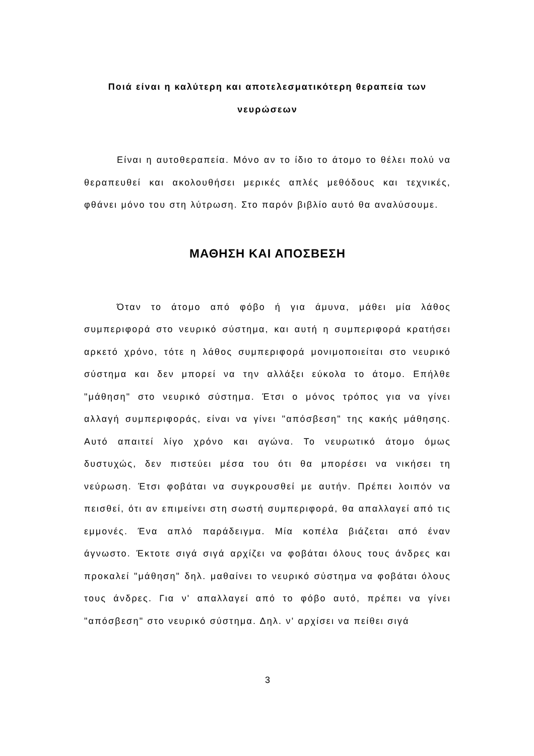Ποιά είναι η καλύτερη και αποτελεσματικότερη θεραπεία των νευρώσεων
Είναι η αυτοθεραπεία. Μόνο αν το ίδιο το άτομο το θέλει πολύ να θεραπευθεί και ακολουθήσει μερικές απλές μεθόδους και τεχνικές, φθάνει μόνο του στη λύτρωση. Στο παρόν βιβλίο αυτό θα αναλύσουμε.
ΜΑΘΗΣΗ ΚΑΙ ΑΠΟΣΒΕΣΗ
Όταν το άτομο από φόβο ή για άμυνα, μάθει μία λάθος συμπεριφορά στο νευρικό σύστημα, και αυτή η συμπεριφορά κρατήσει αρκετό χρόνο, τότε η λάθος συμπεριφορά μονιμοποιείται στο νευρικό σύστημα και δεν μπορεί να την αλλάξει εύκολα το άτομο. Επήλθε "μάθηση" στο νευρικό σύστημα. Έτσι ο μόνος τρόπος για να γίνει αλλαγή συμπεριφοράς, είναι να γίνει "απόσβεση" της κακής μάθησης. Αυτό απαιτεί λίγο χρόνο και αγώνα. Το νευρωτικό άτομο όμως δυστυχώς, δεν πιστεύει μέσα του ότι θα μπορέσει να νικήσει τη νεύρωση. Έτσι φοβάται να συγκρουσθεί με αυτήν. Πρέπει λοιπόν να πεισθεί, ότι αν επιμείνει στη σωστή συμπεριφορά, θα απαλλαγεί από τις εμμονές. Ένα απλό παράδειγμα. Μία κοπέλα βιάζεται από έναν άγνωστο. Έκτοτε σιγά σιγά αρχίζει να φοβάται όλους τους άνδρες και προκαλεί "μάθηση" δηλ. μαθαίνει το νευρικό σύστημα να φοβάται όλους τους άνδρες. Για ν' απαλλαγεί από το φόβο αυτό, πρέπει να γίνει "απόσβεση" στο νευρικό σύστημα. Δηλ. ν' αρχίσει να πείθει σιγά
3